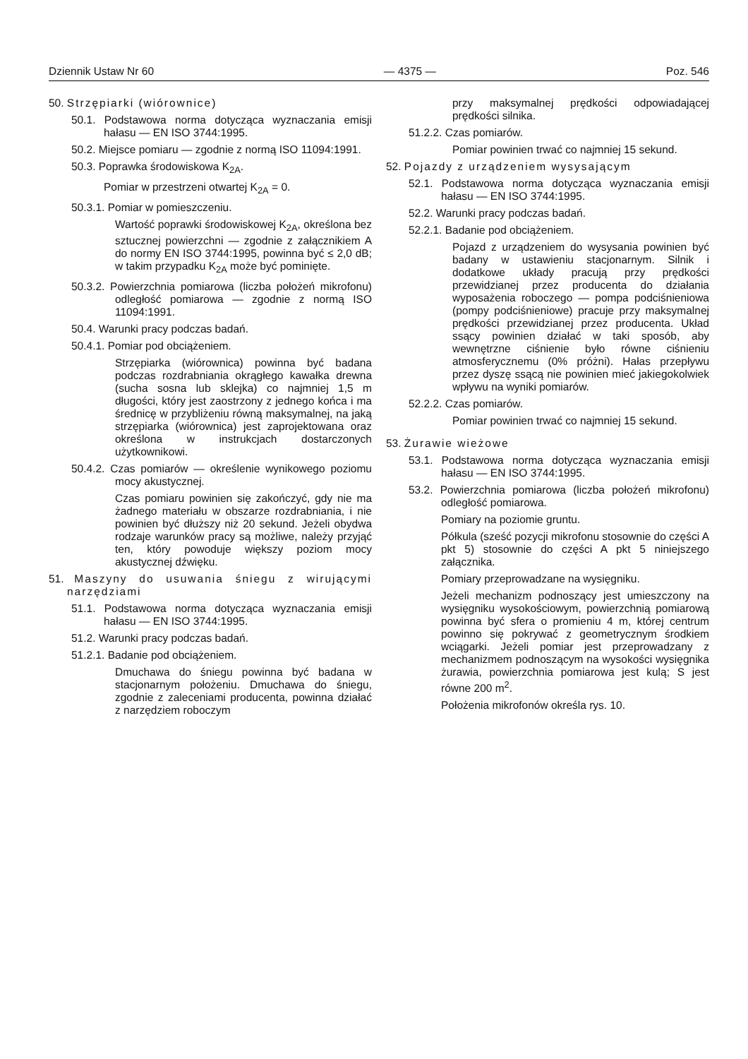Dziennik Ustaw Nr 60 — 4375 — Poz. 546
50. Strzępiarki (wiórownice)
50.1. Podstawowa norma dotycząca wyznaczania emisji hałasu — EN ISO 3744:1995.
50.2. Miejsce pomiaru — zgodnie z normą ISO 11094:1991.
50.3. Poprawka środowiskowa K<sub>2A</sub>.
Pomiar w przestrzeni otwartej K<sub>2A</sub> = 0.
50.3.1. Pomiar w pomieszczeniu.
Wartość poprawki środowiskowej K<sub>2A</sub>, określona bez sztucznej powierzchni — zgodnie z załącznikiem A do normy EN ISO 3744:1995, powinna być ≤ 2,0 dB; w takim przypadku K<sub>2A</sub> może być pominięte.
50.3.2. Powierzchnia pomiarowa (liczba położeń mikrofonu) odległość pomiarowa — zgodnie z normą ISO 11094:1991.
50.4. Warunki pracy podczas badań.
50.4.1. Pomiar pod obciążeniem.
Strzępiarka (wiórownica) powinna być badana podczas rozdrabniania okrągłego kawałka drewna (sucha sosna lub sklejka) co najmniej 1,5 m długości, który jest zaostrzony z jednego końca i ma średnicę w przybliżeniu równą maksymalnej, na jaką strzępiarka (wiórownica) jest zaprojektowana oraz określona w instrukcjach dostarczonych użytkownikowi.
50.4.2. Czas pomiarów — określenie wynikowego poziomu mocy akustycznej.
Czas pomiaru powinien się zakończyć, gdy nie ma żadnego materiału w obszarze rozdrabniania, i nie powinien być dłuższy niż 20 sekund. Jeżeli obydwa rodzaje warunków pracy są możliwe, należy przyjąć ten, który powoduje większy poziom mocy akustycznej dźwięku.
51. Maszyny do usuwania śniegu z wirującymi narzędziami
51.1. Podstawowa norma dotycząca wyznaczania emisji hałasu — EN ISO 3744:1995.
51.2. Warunki pracy podczas badań.
51.2.1. Badanie pod obciążeniem.
Dmuchawa do śniegu powinna być badana w stacjonarnym położeniu. Dmuchawa do śniegu, zgodnie z zaleceniami producenta, powinna działać z narzędziem roboczym
przy maksymalnej prędkości odpowiadającej prędkości silnika.
51.2.2. Czas pomiarów.
Pomiar powinien trwać co najmniej 15 sekund.
52. Pojazdy z urządzeniem wysysającym
52.1. Podstawowa norma dotycząca wyznaczania emisji hałasu — EN ISO 3744:1995.
52.2. Warunki pracy podczas badań.
52.2.1. Badanie pod obciążeniem.
Pojazd z urządzeniem do wysysania powinien być badany w ustawieniu stacjonarnym. Silnik i dodatkowe układy pracują przy prędkości przewidzianej przez producenta do działania wyposażenia roboczego — pompa podciśnieniowa (pompy podciśnieniowe) pracuje przy maksymalnej prędkości przewidzianej przez producenta. Układ ssący powinien działać w taki sposób, aby wewnętrzne ciśnienie było równe ciśnieniu atmosferycznemu (0% próżni). Hałas przepływu przez dyszę ssącą nie powinien mieć jakiegokolwiek wpływu na wyniki pomiarów.
52.2.2. Czas pomiarów.
Pomiar powinien trwać co najmniej 15 sekund.
53. Żurawie wieżowe
53.1. Podstawowa norma dotycząca wyznaczania emisji hałasu — EN ISO 3744:1995.
53.2. Powierzchnia pomiarowa (liczba położeń mikrofonu) odległość pomiarowa.
Pomiary na poziomie gruntu.
Półkula (sześć pozycji mikrofonu stosownie do części A pkt 5) stosownie do części A pkt 5 niniejszego załącznika.
Pomiary przeprowadzane na wysięgniku.
Jeżeli mechanizm podnoszący jest umieszczony na wysięgniku wysokościowym, powierzchnią pomiarową powinna być sfera o promieniu 4 m, której centrum powinno się pokrywać z geometrycznym środkiem wciągarki. Jeżeli pomiar jest przeprowadzany z mechanizmem podnoszącym na wysokości wysięgnika żurawia, powierzchnia pomiarowa jest kulą; S jest równe 200 m<sup>2</sup>.
Położenia mikrofonów określa rys. 10.